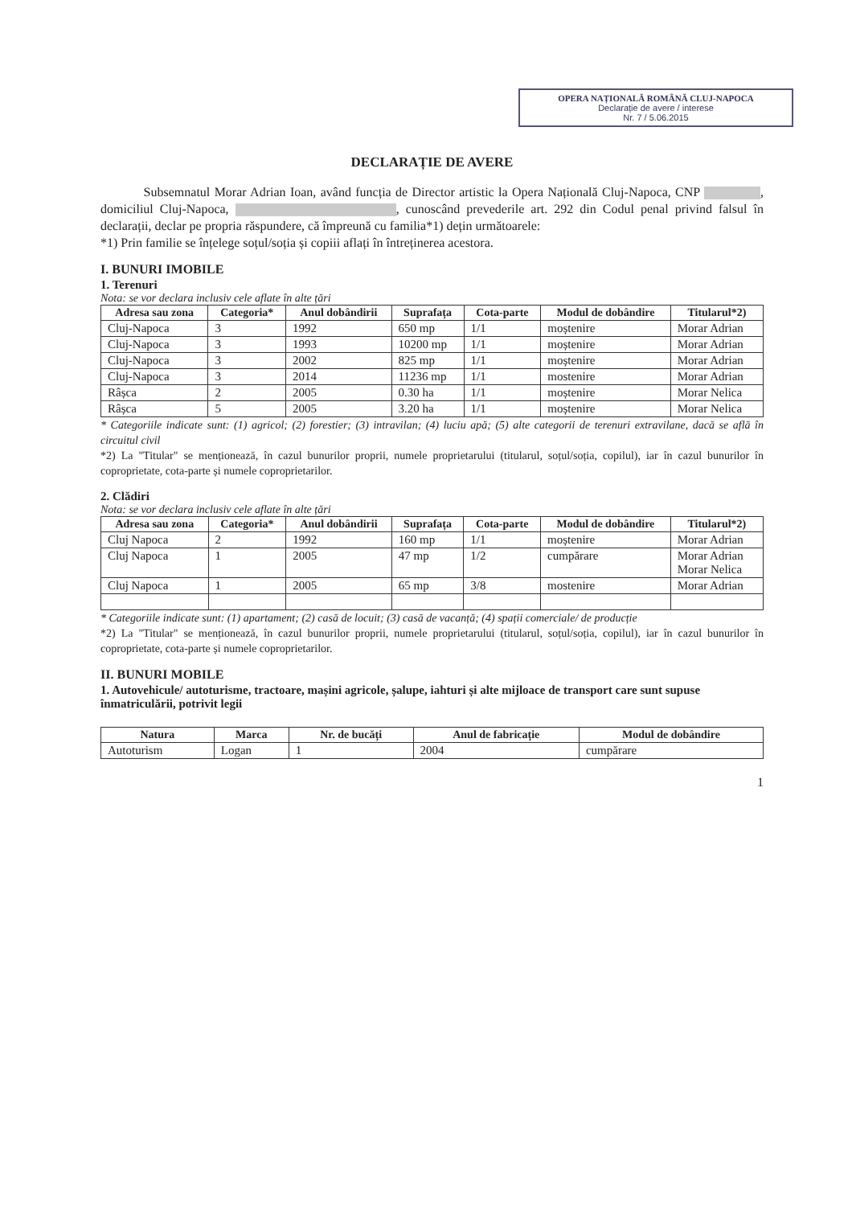OPERA NAȚIONALĂ ROMÂNĂ CLUJ-NAPOCA
Declarație de avere / interese
Nr. 7 / 5.06.2015
DECLARAȚIE DE AVERE
Subsemnatul Morar Adrian Ioan, având funcția de Director artistic la Opera Națională Cluj-Napoca, CNP , domiciliul Cluj-Napoca, , cunoscând prevederile art. 292 din Codul penal privind falsul în declarații, declar pe propria răspundere, că împreună cu familia*1) dețin următoarele:
*1) Prin familie se înțelege soțul/soția și copiii aflați în întreținerea acestora.
I. BUNURI IMOBILE
1. Terenuri
Nota: se vor declara inclusiv cele aflate în alte țări
| Adresa sau zona | Categoria* | Anul dobândirii | Suprafața | Cota-parte | Modul de dobândire | Titularul*2) |
| --- | --- | --- | --- | --- | --- | --- |
| Cluj-Napoca | 3 | 1992 | 650 mp | 1/1 | moștenire | Morar Adrian |
| Cluj-Napoca | 3 | 1993 | 10200 mp | 1/1 | moștenire | Morar Adrian |
| Cluj-Napoca | 3 | 2002 | 825 mp | 1/1 | moștenire | Morar Adrian |
| Cluj-Napoca | 3 | 2014 | 11236 mp | 1/1 | mostenire | Morar Adrian |
| Râșca | 2 | 2005 | 0.30 ha | 1/1 | moștenire | Morar Nelica |
| Râșca | 5 | 2005 | 3.20 ha | 1/1 | moștenire | Morar Nelica |
* Categoriile indicate sunt: (1) agricol; (2) forestier; (3) intravilan; (4) luciu apă; (5) alte categorii de terenuri extravilane, dacă se află în circuitul civil
*2) La "Titular" se menționează, în cazul bunurilor proprii, numele proprietarului (titularul, soțul/soția, copilul), iar în cazul bunurilor în coproprietate, cota-parte și numele coproprietarilor.
2. Clădiri
Nota: se vor declara inclusiv cele aflate în alte țări
| Adresa sau zona | Categoria* | Anul dobândirii | Suprafața | Cota-parte | Modul de dobândire | Titularul*2) |
| --- | --- | --- | --- | --- | --- | --- |
| Cluj Napoca | 2 | 1992 | 160 mp | 1/1 | moștenire | Morar Adrian |
| Cluj Napoca | 1 | 2005 | 47 mp | 1/2 | cumpărare | Morar Adrian Morar Nelica |
| Cluj Napoca | 1 | 2005 | 65 mp | 3/8 | mostenire | Morar Adrian |
* Categoriile indicate sunt: (1) apartament; (2) casă de locuit; (3) casă de vacanță; (4) spații comerciale/ de producție
*2) La "Titular" se menționează, în cazul bunurilor proprii, numele proprietarului (titularul, soțul/soția, copilul), iar în cazul bunurilor în coproprietate, cota-parte și numele coproprietarilor.
II. BUNURI MOBILE
1. Autovehicule/ autoturisme, tractoare, mașini agricole, șalupe, iahturi și alte mijloace de transport care sunt supuse înmatriculării, potrivit legii
| Natura | Marca | Nr. de bucăți | Anul de fabricație | Modul de dobândire |
| --- | --- | --- | --- | --- |
| Autoturism | Logan | 1 | 2004 | cumpărare |
1